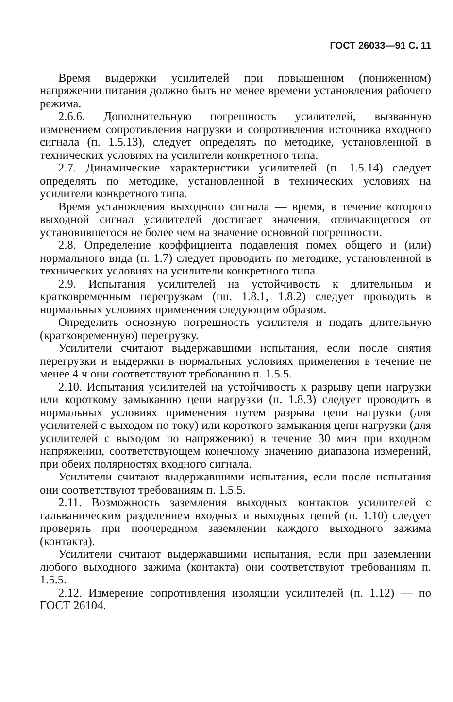ГОСТ 26033—91 С. 11
Время выдержки усилителей при повышенном (пониженном) напряжении питания должно быть не менее времени установления рабочего режима.
2.6.6. Дополнительную погрешность усилителей, вызванную изменением сопротивления нагрузки и сопротивления источника входного сигнала (п. 1.5.13), следует определять по методике, установленной в технических условиях на усилители конкретного типа.
2.7. Динамические характеристики усилителей (п. 1.5.14) следует определять по методике, установленной в технических условиях на усилители конкретного типа.
Время установления выходного сигнала — время, в течение которого выходной сигнал усилителей достигает значения, отличающегося от установившегося не более чем на значение основной погрешности.
2.8. Определение коэффициента подавления помех общего и (или) нормального вида (п. 1.7) следует проводить по методике, установленной в технических условиях на усилители конкретного типа.
2.9. Испытания усилителей на устойчивость к длительным и кратковременным перегрузкам (пп. 1.8.1, 1.8.2) следует проводить в нормальных условиях применения следующим образом.
Определить основную погрешность усилителя и подать длительную (кратковременную) перегрузку.
Усилители считают выдержавшими испытания, если после снятия перегрузки и выдержки в нормальных условиях применения в течение не менее 4 ч они соответствуют требованию п. 1.5.5.
2.10. Испытания усилителей на устойчивость к разрыву цепи нагрузки или короткому замыканию цепи нагрузки (п. 1.8.3) следует проводить в нормальных условиях применения путем разрыва цепи нагрузки (для усилителей с выходом по току) или короткого замыкания цепи нагрузки (для усилителей с выходом по напряжению) в течение 30 мин при входном напряжении, соответствующем конечному значению диапазона измерений, при обеих полярностях входного сигнала.
Усилители считают выдержавшими испытания, если после испытания они соответствуют требованиям п. 1.5.5.
2.11. Возможность заземления выходных контактов усилителей с гальваническим разделением входных и выходных цепей (п. 1.10) следует проверять при поочередном заземлении каждого выходного зажима (контакта).
Усилители считают выдержавшими испытания, если при заземлении любого выходного зажима (контакта) они соответствуют требованиям п. 1.5.5.
2.12. Измерение сопротивления изоляции усилителей (п. 1.12) — по ГОСТ 26104.